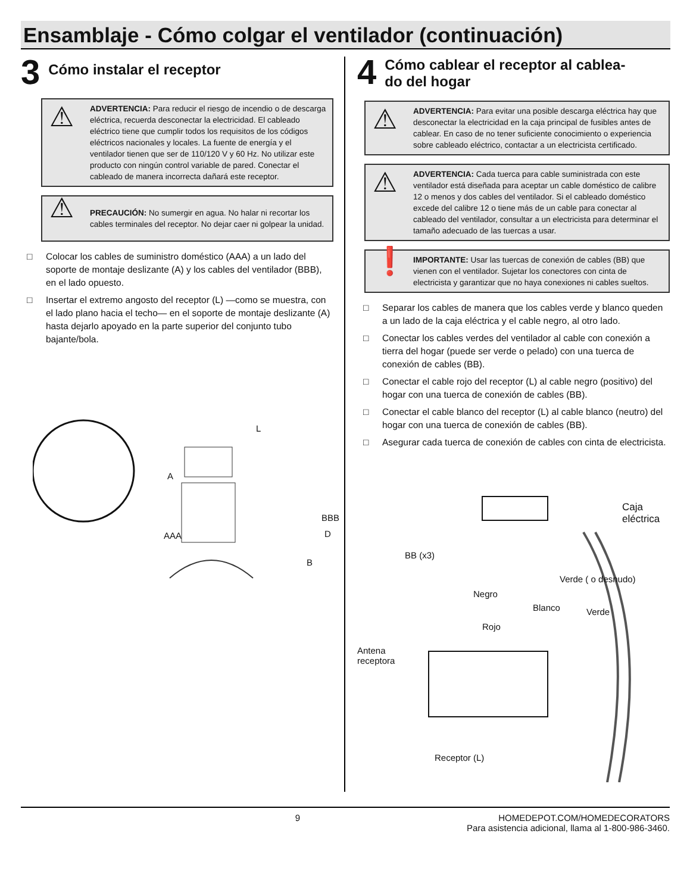Ensamblaje - Cómo colgar el ventilador (continuación)
3 Cómo instalar el receptor
⚠
ADVERTENCIA: Para reducir el riesgo de incendio o de descarga eléctrica, recuerda desconectar la electricidad. El cableado eléctrico tiene que cumplir todos los requisitos de los códigos eléctricos nacionales y locales. La fuente de energía y el ventilador tienen que ser de 110/120 V y 60 Hz. No utilizar este producto con ningún control variable de pared. Conectar el cableado de manera incorrecta dañará este receptor.
⚠ PRECAUCIÓN: No sumergir en agua. No halar ni recortar los cables terminales del receptor. No dejar caer ni golpear la unidad.
□ Colocar los cables de suministro doméstico (AAA) a un lado del soporte de montaje deslizante (A) y los cables del ventilador (BBB), en el lado opuesto.
□ Insertar el extremo angosto del receptor (L) —como se muestra, con el lado plano hacia el techo— en el soporte de montaje deslizante (A) hasta dejarlo apoyado en la parte superior del conjunto tubo bajante/bola.
L
A
BBB
AAA D
B
4 Cómo cablear el receptor al cablea-
do del hogar
⚠
ADVERTENCIA: Para evitar una posible descarga eléctrica hay que desconectar la electricidad en la caja principal de fusibles antes de cablear. En caso de no tener suficiente conocimiento o experiencia sobre cableado eléctrico, contactar a un electricista certificado.
⚠
ADVERTENCIA: Cada tuerca para cable suministrada con este ventilador está diseñada para aceptar un cable doméstico de calibre 12 o menos y dos cables del ventilador. Si el cableado doméstico excede del calibre 12 o tiene más de un cable para conectar al cableado del ventilador, consultar a un electricista para determinar el tamaño adecuado de las tuercas a usar.
❗ IMPORTANTE: Usar las tuercas de conexión de cables (BB) que vienen con el ventilador. Sujetar los conectores con cinta de electricista y garantizar que no haya conexiones ni cables sueltos.
□ Separar los cables de manera que los cables verde y blanco queden a un lado de la caja eléctrica y el cable negro, al otro lado.
□ Conectar los cables verdes del ventilador al cable con conexión a tierra del hogar (puede ser verde o pelado) con una tuerca de conexión de cables (BB).
□ Conectar el cable rojo del receptor (L) al cable negro (positivo) del hogar con una tuerca de conexión de cables (BB).
□ Conectar el cable blanco del receptor (L) al cable blanco (neutro) del hogar con una tuerca de conexión de cables (BB).
□ Asegurar cada tuerca de conexión de cables con cinta de electricista.
Caja eléctrica
BB (x3)
Negro
Verde ( o desnudo)
Blanco Verde
Rojo
Antena
receptora
Receptor (L)
9 HOMEDEPOT.COM/HOMEDECORATORS
Para asistencia adicional, llama al 1-800-986-3460.